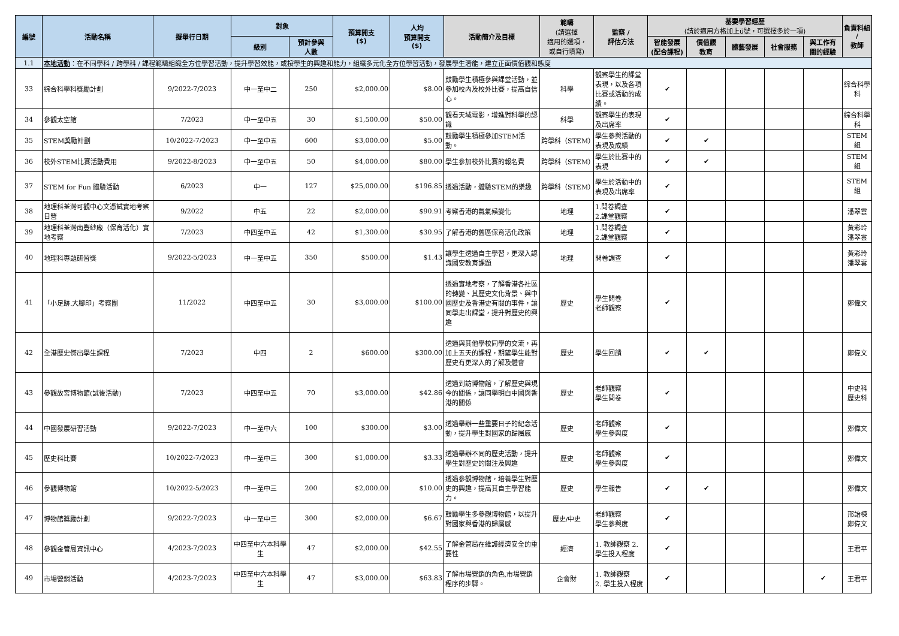| 編號 | 活動名稱 | 擬舉行日期 | 對象 | | 預算開支 ($) | 人均 預算開支 ($) | 活動簡介及目標 | 範疇 (請選擇 適用的選項， 或自行填寫) | 監察 / 評估方法 | 基要學習經歷 (請於適用方格加上ü號，可選擇多於一項) | | | | | 負責科組 / 教師 |
| --- | --- | --- | --- | --- | --- | --- | --- | --- | --- | --- | --- | --- | --- | --- | --- |
| | | | 級別 | 預計參與 人數 | | | | | | 智能發展 (配合課程) | 價值觀 教育 | 體藝發展 | 社會服務 | 與工作有 關的經驗 | |
| 1.1 | 本地活動 ：在不同學科 / 跨學科 / 課程範疇組織全方位學習活動，提升學習效能，或按學生的興趣和能力，組織多元化全方位學習活動，發展學生潛能，建立正面價值觀和態度 | | | | | | | | | | | | | | |
| 33 | 綜合科學科獎勵計劃 | 9/2022-7/2023 | 中一至中二 | 250 | $2,000.00 | $8.00 | 鼓勵學生積極參與課堂活動，並參加校內及校外比賽，提高自信心。 | 科學 | 觀察學生的課堂表現，以及各項比賽或活動的成績。 | ✔ | | | | | 綜合科學科 |
| 34 | 參觀太空館 | 7/2023 | 中一至中五 | 30 | $1,500.00 | $50.00 | 觀看天域電影，增進對科學的認識 | 科學 | 觀察學生的表現及出席率 | ✔ | | | | | 綜合科學科 |
| 35 | STEM獎勵計劃 | 10/2022-7/2023 | 中一至中五 | 600 | $3,000.00 | $5.00 | 鼓勵學生積極參加STEM活動。 | 跨學科（STEM） | 學生參與活動的表現及成績 | ✔ | ✔ | | | | STEM組 |
| 36 | 校外STEM比賽活動費用 | 9/2022-8/2023 | 中一至中五 | 50 | $4,000.00 | $80.00 | 學生參加校外比賽的報名費 | 跨學科（STEM） | 學生於比賽中的表現 | ✔ | ✔ | | | | STEM 組 |
| 37 | STEM for Fun 體驗活動 | 6/2023 | 中一 | 127 | $25,000.00 | $196.85 | 透過活動，體驗STEM的樂趣 | 跨學科（STEM） | 學生於活動中的表現及出席率 | ✔ | | | | | STEM 組 |
| 38 | 地理科荃灣可觀中心文憑試實地考察日營 | 9/2022 | 中五 | 22 | $2,000.00 | $90.91 | 考察香港的氣氣候變化 | 地理 | 1.問卷調查 2.課堂觀察 | ✔ | | | | | 潘翠雲 |
| 39 | 地理科荃灣南豐紗廠（保育活化）實地考察 | 7/2023 | 中四至中五 | 42 | $1,300.00 | $30.95 | 了解香港的舊區保育活化政策 | 地理 | 1.問卷調查 2.課堂觀察 | ✔ | | | | | 黃彩玲 潘翠雲 |
| 40 | 地理科專題研習獎 | 9/2022-5/2023 | 中一至中五 | 350 | $500.00 | $1.43 | 讓學生透過自主學習，更深入認識國安教育課題 | 地理 | 問卷調查 | ✔ | | | | | 黃彩玲 潘翠雲 |
| 41 | 「小足跡.大腳印」考察團 | 11/2022 | 中四至中五 | 30 | $3,000.00 | $100.00 | 透過實地考察，了解香港各社區的轉變、其歷史文化背景、與中國歷史及香港史有關的事件，讓同學走出課堂，提升對歷史的興趣 | 歷史 | 學生問卷 老師觀察 | ✔ | | | | | 鄭偉文 |
| 42 | 全港歷史傑出學生課程 | 7/2023 | 中四 | 2 | $600.00 | $300.00 | 透過與其他學校同學的交流，再加上五天的課程，期望學生能對歷史有更深入的了解及體會 | 歷史 | 學生回饋 | ✔ | ✔ | | | | 鄭偉文 |
| 43 | 參觀故宮博物館(試後活動) | 7/2023 | 中四至中五 | 70 | $3,000.00 | $42.86 | 透過到訪博物館，了解歷史與現今的關係，讓同學明白中國與香港的關係 | 歷史 | 老師觀察 學生問卷 | ✔ | | | | | 中史科 歷史科 |
| 44 | 中國發展研習活動 | 9/2022-7/2023 | 中一至中六 | 100 | $300.00 | $3.00 | 透過舉辦一些重要日子的紀念活動，提升學生對國家的歸屬感 | 歷史 | 老師觀察 學生參與度 | ✔ | | | | | 鄭偉文 |
| 45 | 歷史科比賽 | 10/2022-7/2023 | 中一至中三 | 300 | $1,000.00 | $3.33 | 透過舉辦不同的歷史活動，提升學生對歷史的關注及興趣 | 歷史 | 老師觀察 學生參與度 | ✔ | | | | | 鄭偉文 |
| 46 | 參觀博物館 | 10/2022-5/2023 | 中一至中三 | 200 | $2,000.00 | $10.00 | 透過參觀博物館，培養學生對歷史的興趣，提高其自主學習能力。 | 歷史 | 學生報告 | ✔ | ✔ | | | | 鄭偉文 |
| 47 | 博物館獎勵計劃 | 9/2022-7/2023 | 中一至中三 | 300 | $2,000.00 | $6.67 | 鼓勵學生多參觀博物館，以提升對國家與香港的歸屬感 | 歷史/中史 | 老師觀察 學生參與度 | ✔ | | | | | 邢詒棟 鄭偉文 |
| 48 | 參觀金管局資訊中心 | 4/2023-7/2023 | 中四至中六本科學生 | 47 | $2,000.00 | $42.55 | 了解金管局在維護經濟安全的重要性 | 經濟 | 1. 教師觀察 2. 學生投入程度 | ✔ | | | | | 王君平 |
| 49 | 市場營銷活動 | 4/2023-7/2023 | 中四至中六本科學生 | 47 | $3,000.00 | $63.83 | 了解市場營銷的角色,市場營銷程序的步驟。 | 企會財 | 1. 教師觀察 2. 學生投入程度 | ✔ | | | | ✔ | 王君平 |